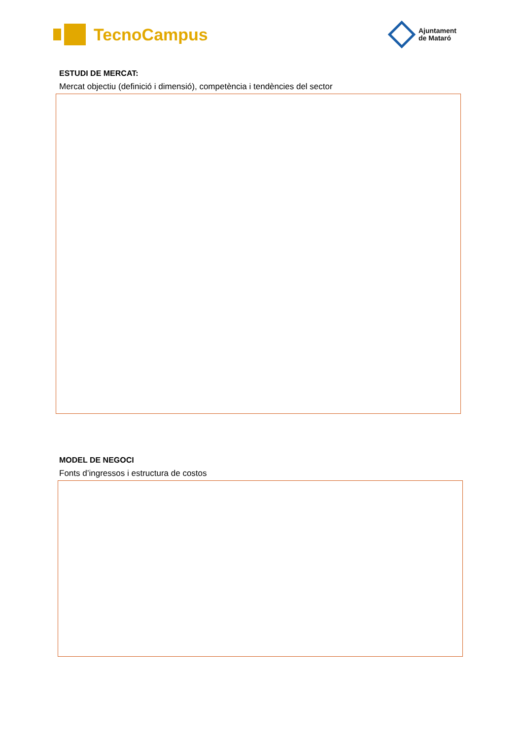TecnoCampus
Ajuntament
de Mataró
ESTUDI DE MERCAT:
Mercat objectiu (definició i dimensió), competència i tendències del sector
MODEL DE NEGOCI
Fonts d’ingressos i estructura de costos